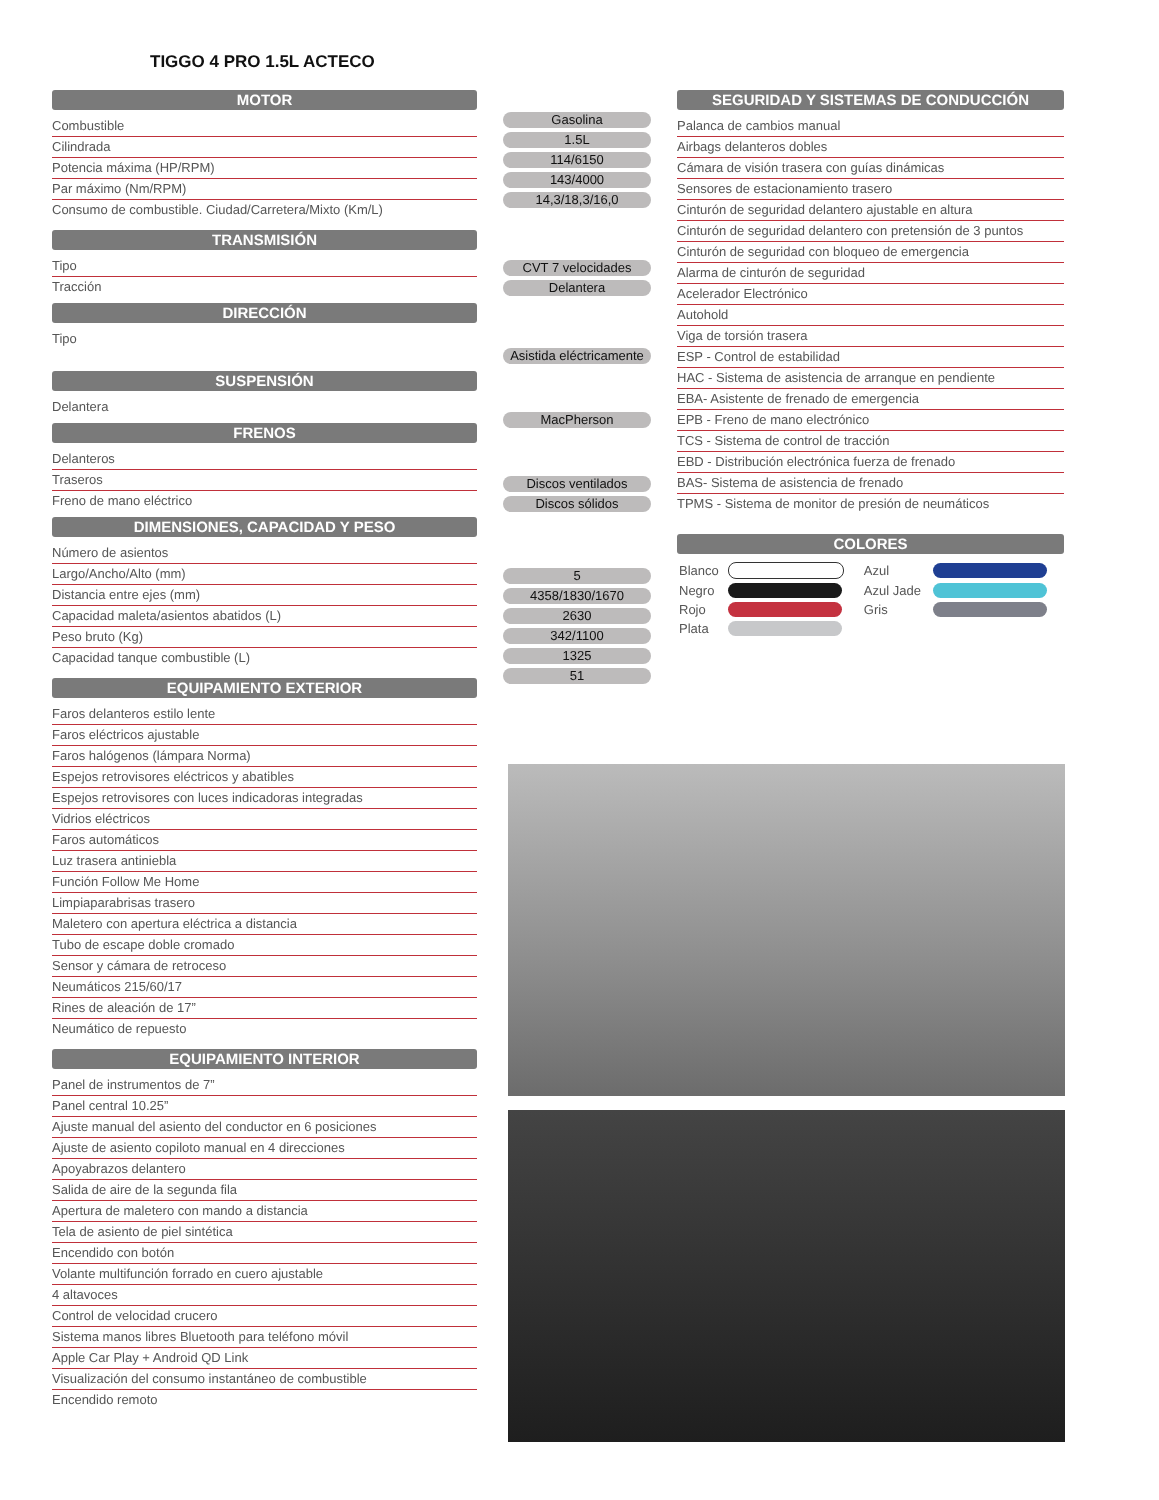TIGGO 4 PRO 1.5L ACTECO
MOTOR
Combustible
Cilindrada
Potencia máxima (HP/RPM)
Par máximo (Nm/RPM)
Consumo de combustible. Ciudad/Carretera/Mixto (Km/L)
TRANSMISIÓN
Tipo
Tracción
DIRECCIÓN
Tipo
SUSPENSIÓN
Delantera
FRENOS
Delanteros
Traseros
Freno de mano eléctrico
DIMENSIONES, CAPACIDAD Y PESO
Número de asientos
Largo/Ancho/Alto (mm)
Distancia entre ejes (mm)
Capacidad maleta/asientos abatidos (L)
Peso bruto (Kg)
Capacidad tanque combustible (L)
EQUIPAMIENTO EXTERIOR
Faros delanteros estilo lente
Faros eléctricos ajustable
Faros halógenos (lámpara Norma)
Espejos retrovisores eléctricos y abatibles
Espejos retrovisores con luces indicadoras integradas
Vidrios eléctricos
Faros automáticos
Luz trasera antiniebla
Función Follow Me Home
Limpiaparabrisas trasero
Maletero con apertura eléctrica a distancia
Tubo de escape doble cromado
Sensor y cámara de retroceso
Neumáticos 215/60/17
Rines de aleación de 17”
Neumático de repuesto
EQUIPAMIENTO INTERIOR
Panel de instrumentos de 7”
Panel central 10.25”
Ajuste manual del asiento del conductor en 6 posiciones
Ajuste de asiento copiloto manual en 4 direcciones
Apoyabrazos delantero
Salida de aire de la segunda fila
Apertura de maletero con mando a distancia
Tela de asiento de piel sintética
Encendido con botón
Volante multifunción forrado en cuero ajustable
4 altavoces
Control de velocidad crucero
Sistema manos libres Bluetooth para teléfono móvil
Apple Car Play + Android QD Link
Visualización del consumo instantáneo de combustible
Encendido remoto
Gasolina
1.5L
114/6150
143/4000
14,3/18,3/16,0
CVT 7 velocidades
Delantera
Asistida eléctricamente
MacPherson
Discos ventilados
Discos sólidos
5
4358/1830/1670
2630
342/1100
1325
51
SEGURIDAD Y SISTEMAS DE CONDUCCIÓN
Palanca de cambios manual
Airbags delanteros dobles
Cámara de visión trasera con guías dinámicas
Sensores de estacionamiento trasero
Cinturón de seguridad delantero ajustable en altura
Cinturón de seguridad delantero con pretensión de 3 puntos
Cinturón de seguridad con bloqueo de emergencia
Alarma de cinturón de seguridad
Acelerador Electrónico
Autohold
Viga de torsión trasera
ESP - Control de estabilidad
HAC - Sistema de asistencia de arranque en pendiente
EBA- Asistente de frenado de emergencia
EPB - Freno de mano electrónico
TCS - Sistema de control de tracción
EBD - Distribución electrónica fuerza de frenado
BAS- Sistema de asistencia de frenado
TPMS - Sistema de monitor de presión de neumáticos
COLORES
| Blanco | | Azul | |
| Negro | | Azul Jade | |
| Rojo | | Gris | |
| Plata | | | |